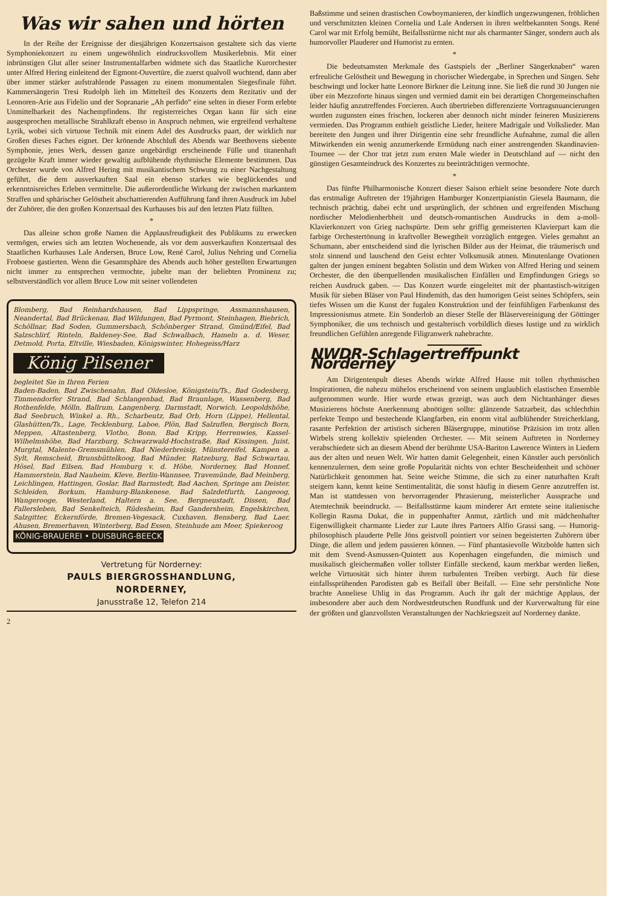Was wir sahen und hörten
In der Reihe der Ereignisse der diesjährigen Konzertsaison gestaltete sich das vierte Symphoniekonzert zu einem ungewöhnlich eindrucksvollem Musikerlebnis. Mit einer inbrünstigen Glut aller seiner Instrumentalfarben widmete sich das Staatliche Kurorchester unter Alfred Hering einleitend der Egmont-Ouvertüre, die zuerst qualvoll wuchtend, dann aber über immer stärker aufstrahlende Passagen zu einem monumentalen Siegesfinale führt. Kammersängerin Tresi Rudolph lieh im Mittelteil des Konzerts dem Rezitativ und der Leonoren-Arie aus Fidelio und der Sopranarie „Ah perfido“ eine selten in dieser Form erlebte Unmittelbarkeit des Nachempfindens. Ihr registerreiches Organ kann für sich eine ausgesprochen metallische Strahlkraft ebenso in Anspruch nehmen, wie ergreifend verhaltene Lyrik, wobei sich virtuose Technik mit einem Adel des Ausdrucks paart, der wirklich nur Großen dieses Faches eignet. Der krönende Abschluß des Abends war Beethovens siebente Symphonie, jenes Werk, dessen ganze ungebärdigt erscheinende Fülle und titanenhaft gezügelte Kraft immer wieder gewaltig aufblühende rhythmische Elemente bestimmen. Das Orchester wurde von Alfred Hering mit musikantischem Schwung zu einer Nachgestaltung geführt, die dem ausverkauften Saal ein ebenso starkes wie beglückendes und erkenntnisreiches Erleben vermittelte. Die außerordentliche Wirkung der zwischen markantem Straffen und sphärischer Gelöstheit abschattierenden Aufführung fand ihren Ausdruck im Jubel der Zuhörer, die den großen Konzertsaal des Kurhauses bis auf den letzten Platz füllten.
*
Das alleine schon große Namen die Applausfreudigkeit des Publikums zu erwecken vermögen, erwies sich am letzten Wochenende, als vor dem ausverkauften Konzertsaal des Staatlichen Kurhauses Lale Andersen, Bruce Low, René Carol, Julius Nehring und Cornelia Froboese gastierten. Wenn die Gesamtsphäre des Abends auch höher gestellten Erwartungen nicht immer zu entsprechen vermochte, jubelte man der beliebten Prominenz zu; selbstverständlich vor allem Bruce Low mit seiner vollendeten
Blomberg, Bad Reinhardshausen, Bad Lippspringe, Assmannshausen, Neandertal, Bad Brückenau, Bad Wildungen, Bad Pyrmont, Steinhagen, Biebrich, Schöllnar, Bad Soden, Gummersbach, Schönberger Strand, Gmünd/Eifel, Bad Salzschlirf, Rinteln, Baldeney-See, Bad Schwalbach, Hameln a. d. Weser, Detmold, Porta, Eltville, Wiesbaden, Königswinter, Hohegeiss/Harz
König Pilsener
begleitet Sie in Ihren Ferien
Baden-Baden, Bad Zwischenahn, Bad Oldesloe, Königstein/Ts., Bad Godesberg, Timmendorfer Strand, Bad Schlangenbad, Bad Braunlage, Wassenberg, Bad Rothenfelde, Mölln, Ballrum, Langenberg, Darmstadt, Norwich, Leopoldshöhe, Bad Seebruch, Winkel a. Rh., Scharbeutz, Bad Orb, Horn (Lippe), Hellental, Glashütten/Ts., Lage, Tecklenburg, Laboe, Plön, Bad Salzuflen, Bergisch Born, Meppen, Altastenberg, Vlotho, Bonn, Bad Kripp, Herrenwies, Kassel-Wilhelmshöhe, Bad Harzburg, Schwarzwald-Hochstraße, Bad Kissingen, Juist, Murgtal, Malente-Gremsmühlen, Bad Niederbreisig, Münstereifel, Kampen a. Sylt, Remscheid, Brunsbüttelkoog, Bad Münder, Ratzeburg, Bad Schwartau, Hösel, Bad Eilsen, Bad Homburg v. d. Höhe, Norderney, Bad Honnef, Hammerstein, Bad Nauheim, Kleve, Berlin-Wannsee, Travemünde, Bad Meinberg, Leichlingen, Hattingen, Goslar, Bad Barmstedt, Bad Aachen, Springe am Deister, Schleiden, Borkum, Hamburg-Blankenese, Bad Salzdetfurth, Langeoog, Wangerooge, Westerland, Haltern a. See, Bergneustadt, Dissen, Bad Fallersleben, Bad Senkelteich, Rüdesheim, Bad Gandersheim, Engelskirchen, Salzgitter, Eckernförde, Bremen-Vegesack, Cuxhaven, Bensberg, Bad Laer, Ahusen, Bremerhaven, Winterberg, Bad Essen, Steinhude am Meer, Spiekeroog
KÖNIG-BRAUEREI • DUISBURG-BEECK
Vertretung für Norderney:
PAULS BIERGROSSHANDLUNG,
NORDERNEY,
Janusstraße 12, Telefon 214
2
Baßstimme und seinen drastischen Cowboymanieren, der kindlich ungezwungenen, fröhlichen und verschmitzten kleinen Cornelia und Lale Andersen in ihren weltbekannten Songs. René Carol war mit Erfolg bemüht, Beifallsstürme nicht nur als charmanter Sänger, sondern auch als humorvoller Plauderer und Humorist zu ernten.
*
Die bedeutsamsten Merkmale des Gastspiels der „Berliner Sängerknaben“ waren erfreuliche Gelöstheit und Bewegung in chorischer Wiedergabe, in Sprechen und Singen. Sehr beschwingt und locker hatte Leonore Birkner die Leitung inne. Sie ließ die rund 30 Jungen nie über ein Mezzoforte hinaus singen und vermied damit ein bei derartigen Chorgemeinschaften leider häufig anzutreffendes Forcieren. Auch übertrieben differenzierte Vortragsnuancierungen wurden zugunsten eines frischen, lockeren aber dennoch nicht minder feineren Musizierens vermieden. Das Programm enthielt geistliche Lieder, heitere Madrigale und Volkslieder. Man bereitete den Jungen und ihrer Dirigentin eine sehr freundliche Aufnahme, zumal die allen Mitwirkenden ein wenig anzumerkende Ermüdung nach einer anstrengenden Skandinavien-Tournee — der Chor trat jetzt zum ersten Male wieder in Deutschland auf — nicht den günstigen Gesamteindruck des Konzertes zu beeinträchtigen vermochte.
*
Das fünfte Philharmonische Konzert dieser Saison erhielt seine besondere Note durch das erstmalige Auftreten der 19jährigen Hamburger Konzertpianistin Giesela Baumann, die technisch prächtig, dabei echt und ursprünglich, der schönen und ergreifenden Mischung nordischer Melodienherbheit und deutsch-romantischen Ausdrucks in dem a-moll-Klavierkonzert von Grieg nachspürte. Dem sehr griffig gemeisterten Klavierpart kam die farbige Orchestertönung in kraftvoller Bewegtheit vorzüglich entgegen. Vieles gemahnt an Schumann, aber entscheidend sind die lyrischen Bilder aus der Heimat, die träumerisch und stolz sinnend und lauschend den Geist echter Volksmusik atmen. Minutenlange Ovationen galten der jungen eminent begabten Solistin und dem Wirken von Alfred Hering und seinem Orchester, die den überquellenden musikalischen Einfällen und Empfindungen Griegs so reichen Ausdruck gaben. — Das Konzert wurde eingeleitet mit der phantastisch-witzigen Musik für sieben Bläser von Paul Hindemith, das den humorigen Geist seines Schöpfers, sein tiefes Wissen um die Kunst der fugalen Konstruktion und der feinfühligen Farbenkunst des Impressionismus atmete. Ein Sonderlob an dieser Stelle der Bläservereinigung der Göttinger Symphoniker, die uns technisch und gestalterisch vorbildlich dieses lustige und zu wirklich freundlichen Gefühlen anregende Filigranwerk nahebrachte.
NWDR-Schlagertreffpunkt Norderney
Am Dirigentenpult dieses Abends wirkte Alfred Hause mit tollen rhythmischen Inspirationen, die nahezu mühelos erscheinend von seinem unglaublich elastischen Ensemble aufgenommen wurde. Hier wurde etwas gezeigt, was auch dem Nichtanhänger dieses Musizierens höchste Anerkennung abnötigen sollte: glänzende Satzarbeit, das schlechthin perfekte Tempo und bestechende Klangfarben, ein enorm vital aufblühender Streicherklang, rasante Perfektion der artistisch sicheren Bläsergruppe, minutiöse Präzision im trotz allen Wirbels streng kollektiv spielenden Orchester. — Mit seinem Auftreten in Norderney verabschiedete sich an diesem Abend der berühmte USA-Bariton Lawrence Winters in Liedern aus der alten und neuen Welt. Wir hatten damit Gelegenheit, einen Künstler auch persönlich kennenzulernen, dem seine große Popularität nichts von echter Bescheidenheit und schöner Natürlichkeit genommen hat. Seine weiche Stimme, die sich zu einer naturhaften Kraft steigern kann, kennt keine Sentimentalität, die sonst häufig in diesem Genre anzutreffen ist. Man ist stattdessen von hervorragender Phrasierung, meisterlicher Aussprache und Atemtechnik beeindruckt. — Beifallsstürme kaum minderer Art erntete seine italienische Kollegin Rasma Dukat, die in puppenhafter Anmut, zärtlich und mit mädchenhafter Eigenwilligkeit charmante Lieder zur Laute ihres Partners Alfio Grassi sang. — Humorig-philosophisch plauderte Pelle Jöns geistvoll pointiert vor seinen begeisterten Zuhörern über Dinge, die allem und jedem passieren können. — Fünf phantasievolle Witzbolde hatten sich mit dem Svend-Asmussen-Quintett aus Kopenhagen eingefunden, die mimisch und musikalisch gleichermaßen voller tollster Einfälle steckend, kaum merkbar werden ließen, welche Virtuosität sich hinter ihrem turbulenten Treiben verbirgt. Auch für diese einfallssprühenden Parodisten gab es Beifall über Beifall. — Eine sehr persönliche Note brachte Anneliese Uhlig in das Programm. Auch ihr galt der mächtige Applaus, der insbesondere aber auch dem Nordwestdeutschen Rundfunk und der Kurverwaltung für eine der größten und glanzvollsten Veranstaltungen der Nachkriegszeit auf Norderney dankte.